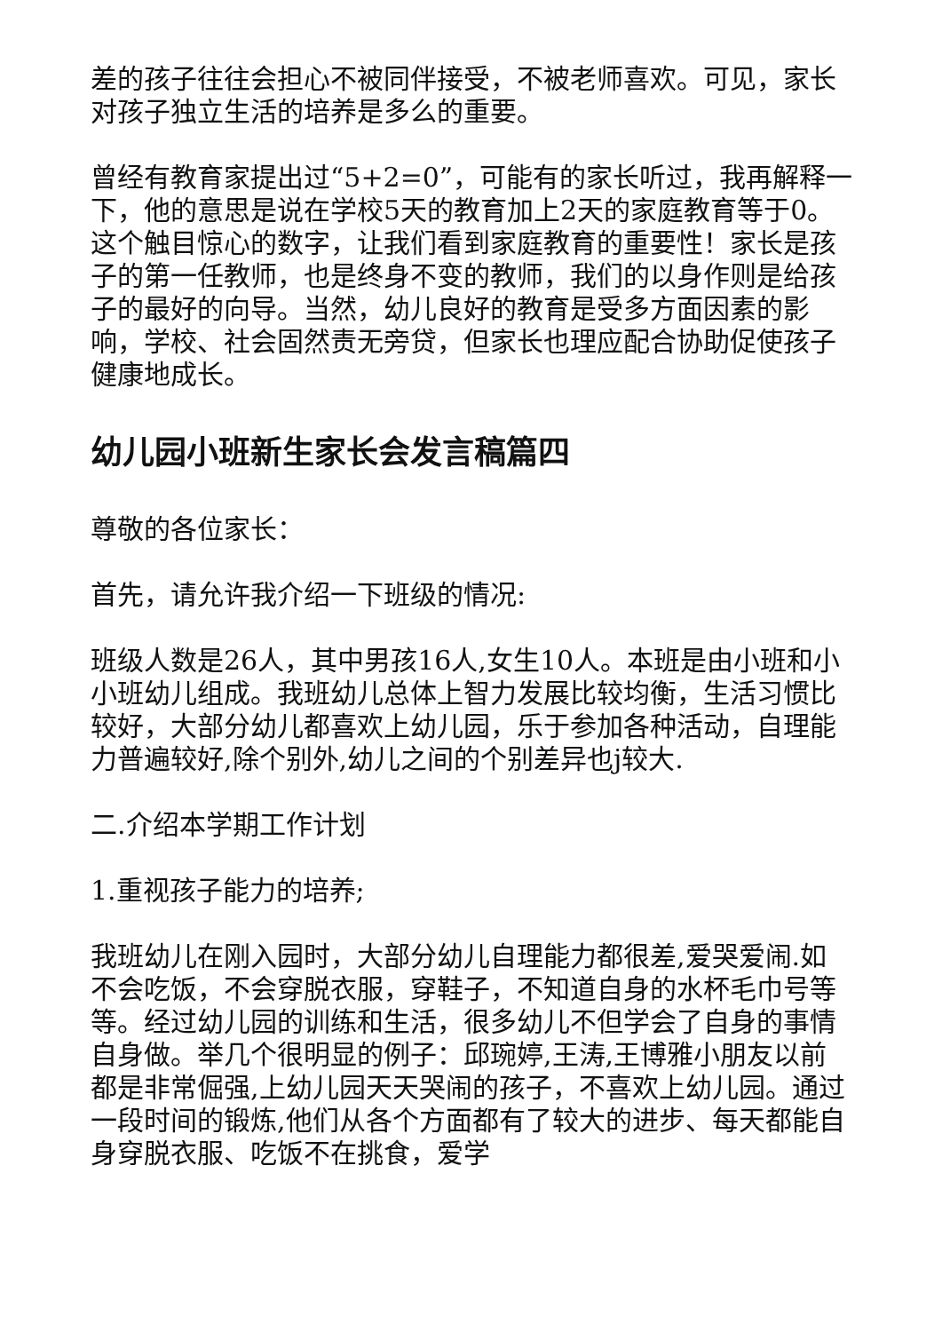差的孩子往往会担心不被同伴接受，不被老师喜欢。可见，家长对孩子独立生活的培养是多么的重要。
曾经有教育家提出过“5+2=0”，可能有的家长听过，我再解释一下，他的意思是说在学校5天的教育加上2天的家庭教育等于0。这个触目惊心的数字，让我们看到家庭教育的重要性！家长是孩子的第一任教师，也是终身不变的教师，我们的以身作则是给孩子的最好的向导。当然，幼儿良好的教育是受多方面因素的影响，学校、社会固然责无旁贷，但家长也理应配合协助促使孩子健康地成长。
幼儿园小班新生家长会发言稿篇四
尊敬的各位家长：
首先，请允许我介绍一下班级的情况:
班级人数是26人，其中男孩16人,女生10人。本班是由小班和小小班幼儿组成。我班幼儿总体上智力发展比较均衡，生活习惯比较好，大部分幼儿都喜欢上幼儿园，乐于参加各种活动，自理能力普遍较好,除个别外,幼儿之间的个别差异也j较大.
二.介绍本学期工作计划
1.重视孩子能力的培养;
我班幼儿在刚入园时，大部分幼儿自理能力都很差,爱哭爱闹.如不会吃饭，不会穿脱衣服，穿鞋子，不知道自身的水杯毛巾号等等。经过幼儿园的训练和生活，很多幼儿不但学会了自身的事情自身做。举几个很明显的例子：邱琬婷,王涛,王博雅小朋友以前都是非常倔强,上幼儿园天天哭闹的孩子，不喜欢上幼儿园。通过一段时间的锻炼,他们从各个方面都有了较大的进步、每天都能自身穿脱衣服、吃饭不在挑食，爱学